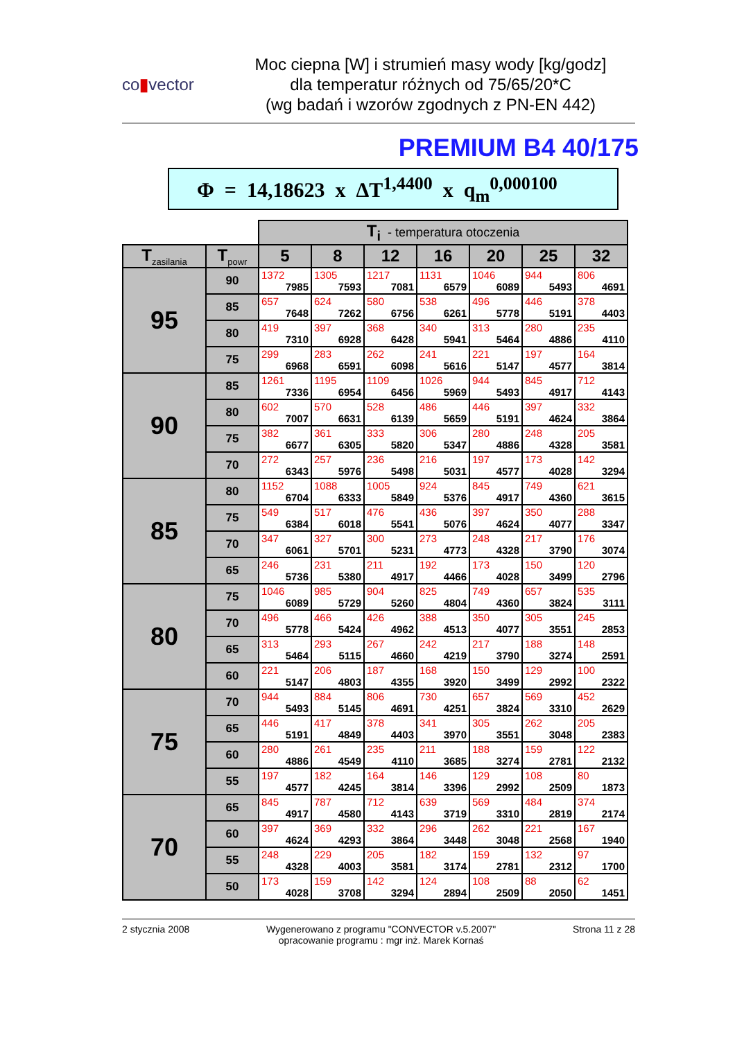co▮vector
Moc ciepna [W] i strumień masy wody [kg/godz]
dla temperatur różnych od 75/65/20*C
(wg badań i wzorów zgodnych z PN-EN 442)
PREMIUM B4 40/175
Φ = 14,18623 x ΔT<sup>1,4400</sup> x q<sub>m</sub><sup>0,000100</sup>
| | | T<sub>i</sub> - temperatura otoczenia | | | | | | |
| T<sub>zasilania</sub> | T<sub>powr</sub> | 5 | 8 | 12 | 16 | 20 | 25 | 32 |
| 95 | 90 | 1372 7985 | 1305 7593 | 1217 7081 | 1131 6579 | 1046 6089 | 944 5493 | 806 4691 |
| | 85 | 657 7648 | 624 7262 | 580 6756 | 538 6261 | 496 5778 | 446 5191 | 378 4403 |
| | 80 | 419 7310 | 397 6928 | 368 6428 | 340 5941 | 313 5464 | 280 4886 | 235 4110 |
| | 75 | 299 6968 | 283 6591 | 262 6098 | 241 5616 | 221 5147 | 197 4577 | 164 3814 |
| 90 | 85 | 1261 7336 | 1195 6954 | 1109 6456 | 1026 5969 | 944 5493 | 845 4917 | 712 4143 |
| | 80 | 602 7007 | 570 6631 | 528 6139 | 486 5659 | 446 5191 | 397 4624 | 332 3864 |
| | 75 | 382 6677 | 361 6305 | 333 5820 | 306 5347 | 280 4886 | 248 4328 | 205 3581 |
| | 70 | 272 6343 | 257 5976 | 236 5498 | 216 5031 | 197 4577 | 173 4028 | 142 3294 |
| 85 | 80 | 1152 6704 | 1088 6333 | 1005 5849 | 924 5376 | 845 4917 | 749 4360 | 621 3615 |
| | 75 | 549 6384 | 517 6018 | 476 5541 | 436 5076 | 397 4624 | 350 4077 | 288 3347 |
| | 70 | 347 6061 | 327 5701 | 300 5231 | 273 4773 | 248 4328 | 217 3790 | 176 3074 |
| | 65 | 246 5736 | 231 5380 | 211 4917 | 192 4466 | 173 4028 | 150 3499 | 120 2796 |
| 80 | 75 | 1046 6089 | 985 5729 | 904 5260 | 825 4804 | 749 4360 | 657 3824 | 535 3111 |
| | 70 | 496 5778 | 466 5424 | 426 4962 | 388 4513 | 350 4077 | 305 3551 | 245 2853 |
| | 65 | 313 5464 | 293 5115 | 267 4660 | 242 4219 | 217 3790 | 188 3274 | 148 2591 |
| | 60 | 221 5147 | 206 4803 | 187 4355 | 168 3920 | 150 3499 | 129 2992 | 100 2322 |
| 75 | 70 | 944 5493 | 884 5145 | 806 4691 | 730 4251 | 657 3824 | 569 3310 | 452 2629 |
| | 65 | 446 5191 | 417 4849 | 378 4403 | 341 3970 | 305 3551 | 262 3048 | 205 2383 |
| | 60 | 280 4886 | 261 4549 | 235 4110 | 211 3685 | 188 3274 | 159 2781 | 122 2132 |
| | 55 | 197 4577 | 182 4245 | 164 3814 | 146 3396 | 129 2992 | 108 2509 | 80 1873 |
| 70 | 65 | 845 4917 | 787 4580 | 712 4143 | 639 3719 | 569 3310 | 484 2819 | 374 2174 |
| | 60 | 397 4624 | 369 4293 | 332 3864 | 296 3448 | 262 3048 | 221 2568 | 167 1940 |
| | 55 | 248 4328 | 229 4003 | 205 3581 | 182 3174 | 159 2781 | 132 2312 | 97 1700 |
| | 50 | 173 4028 | 159 3708 | 142 3294 | 124 2894 | 108 2509 | 88 2050 | 62 1451 |
2 stycznia 2008 Wygenerowano z programu "CONVECTOR v.5.2007"
opracowanie programu : mgr inż. Marek Kornaś
Strona 11 z 28